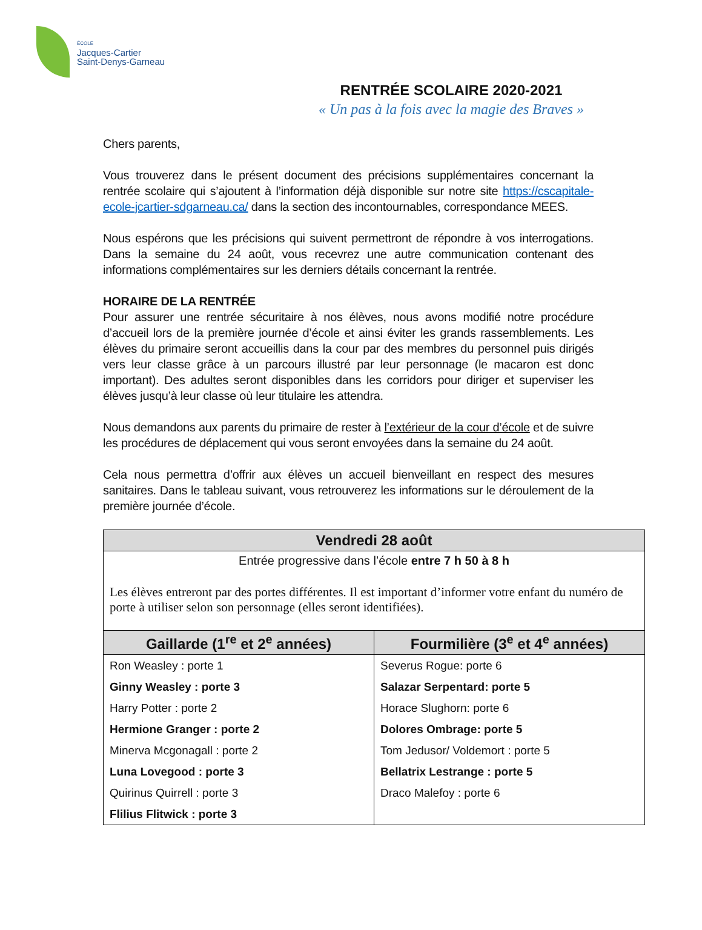ÉCOLE
Jacques-Cartier
Saint-Denys-Garneau
RENTRÉE SCOLAIRE 2020-2021
« Un pas à la fois avec la magie des Braves »
Chers parents,
Vous trouverez dans le présent document des précisions supplémentaires concernant la rentrée scolaire qui s’ajoutent à l’information déjà disponible sur notre site https://cscapitale-ecole-jcartier-sdgarneau.ca/ dans la section des incontournables, correspondance MEES.
Nous espérons que les précisions qui suivent permettront de répondre à vos interrogations. Dans la semaine du 24 août, vous recevrez une autre communication contenant des informations complémentaires sur les derniers détails concernant la rentrée.
HORAIRE DE LA RENTRÉE
Pour assurer une rentrée sécuritaire à nos élèves, nous avons modifié notre procédure d’accueil lors de la première journée d’école et ainsi éviter les grands rassemblements. Les élèves du primaire seront accueillis dans la cour par des membres du personnel puis dirigés vers leur classe grâce à un parcours illustré par leur personnage (le macaron est donc important). Des adultes seront disponibles dans les corridors pour diriger et superviser les élèves jusqu’à leur classe où leur titulaire les attendra.
Nous demandons aux parents du primaire de rester à l’extérieur de la cour d’école et de suivre les procédures de déplacement qui vous seront envoyées dans la semaine du 24 août.
Cela nous permettra d’offrir aux élèves un accueil bienveillant en respect des mesures sanitaires. Dans le tableau suivant, vous retrouverez les informations sur le déroulement de la première journée d’école.
| Vendredi 28 août | |
| --- | --- |
| Entrée progressive dans l’école entre 7 h 50 à 8 h Les élèves entreront par des portes différentes. Il est important d’informer votre enfant du numéro de porte à utiliser selon son personnage (elles seront identifiées). | |
| Gaillarde (1<sup>re</sup> et 2<sup>e</sup> années) | Fourmilière (3<sup>e</sup> et 4<sup>e</sup> années) |
| Ron Weasley : porte 1 Ginny Weasley : porte 3 Harry Potter : porte 2 Hermione Granger : porte 2 Minerva Mcgonagall : porte 2 Luna Lovegood : porte 3 Quirinus Quirrell : porte 3 Flilius Flitwick : porte 3 | Severus Rogue: porte 6 Salazar Serpentard: porte 5 Horace Slughorn: porte 6 Dolores Ombrage: porte 5 Tom Jedusor/ Voldemort : porte 5 Bellatrix Lestrange : porte 5 Draco Malefoy : porte 6 |